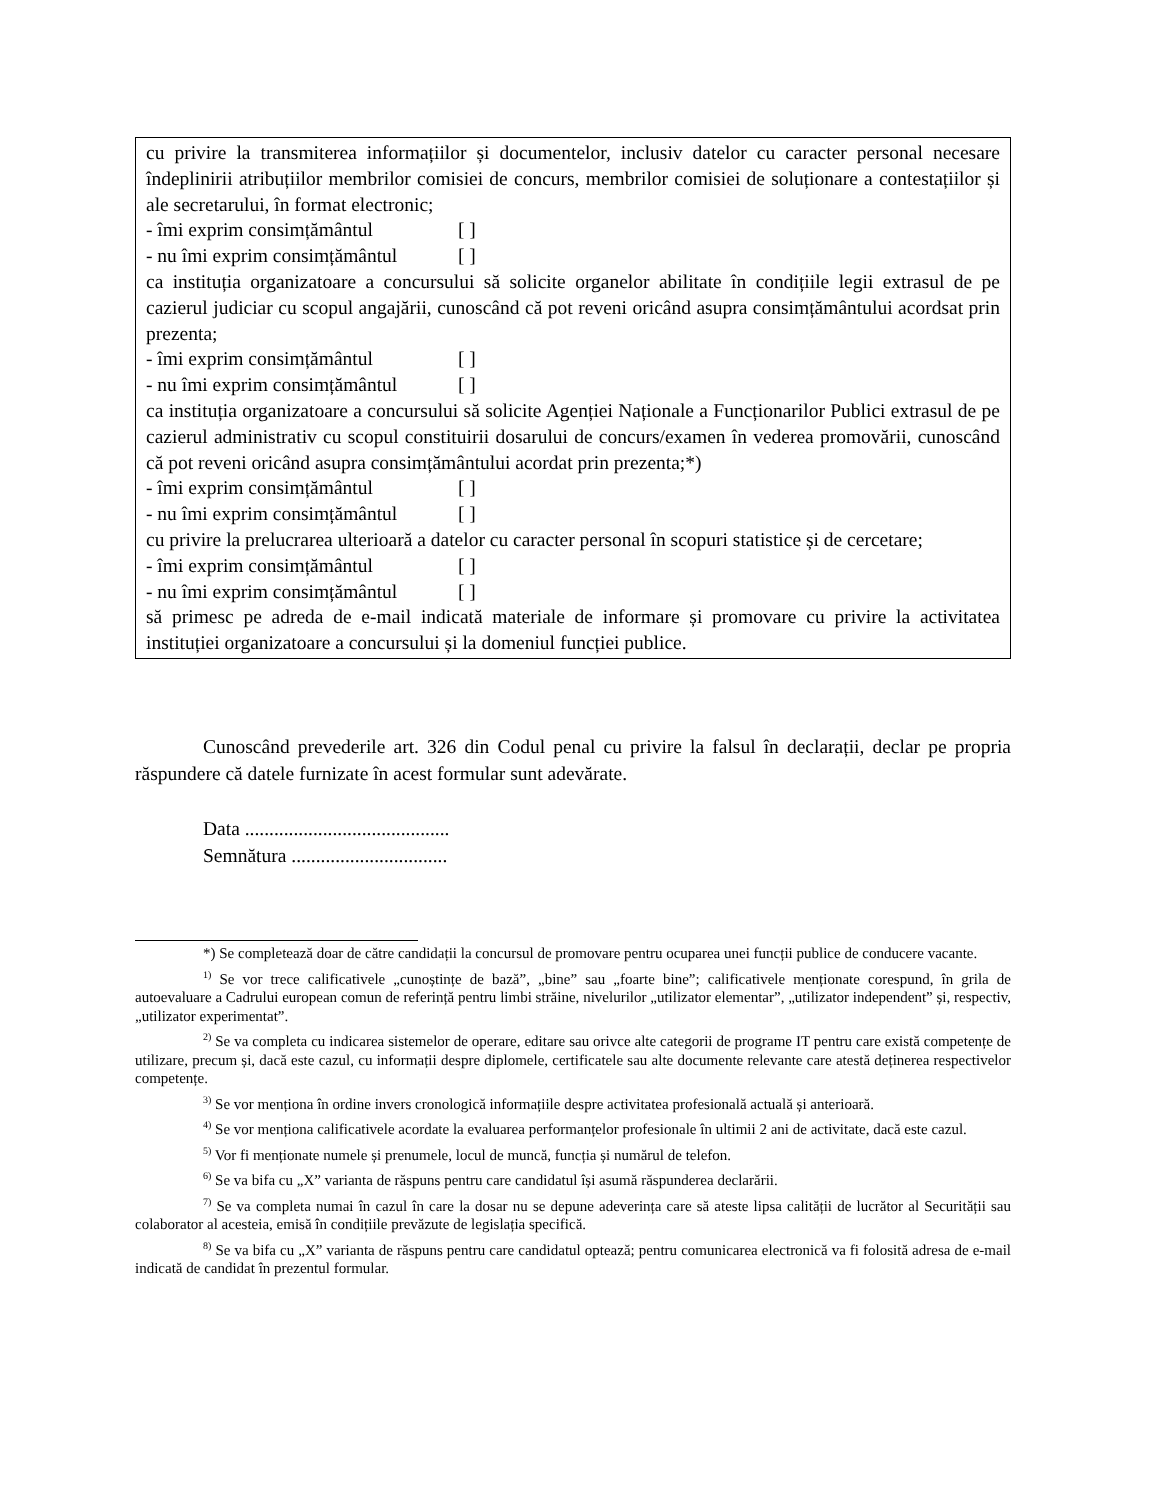cu privire la transmiterea informațiilor și documentelor, inclusiv datelor cu caracter personal necesare îndeplinirii atribuțiilor membrilor comisiei de concurs, membrilor comisiei de soluționare a contestațiilor și ale secretarului, în format electronic;
- îmi exprim consimțământul [ ]
- nu îmi exprim consimțământul [ ]
ca instituția organizatoare a concursului să solicite organelor abilitate în condițiile legii extrasul de pe cazierul judiciar cu scopul angajării, cunoscând că pot reveni oricând asupra consimțământului acordsat prin prezenta;
- îmi exprim consimțământul [ ]
- nu îmi exprim consimțământul [ ]
ca instituția organizatoare a concursului să solicite Agenției Naționale a Funcționarilor Publici extrasul de pe cazierul administrativ cu scopul constituirii dosarului de concurs/examen în vederea promovării, cunoscând că pot reveni oricând asupra consimțământului acordat prin prezenta;*)
- îmi exprim consimțământul [ ]
- nu îmi exprim consimțământul [ ]
cu privire la prelucrarea ulterioară a datelor cu caracter personal în scopuri statistice și de cercetare;
- îmi exprim consimțământul [ ]
- nu îmi exprim consimțământul [ ]
să primesc pe adreda de e-mail indicată materiale de informare și promovare cu privire la activitatea instituției organizatoare a concursului și la domeniul funcției publice.
Cunoscând prevederile art. 326 din Codul penal cu privire la falsul în declarații, declar pe propria răspundere că datele furnizate în acest formular sunt adevărate.
Data ..........................................
Semnătura ................................
*) Se completează doar de către candidații la concursul de promovare pentru ocuparea unei funcții publice de conducere vacante.
<sup>1)</sup> Se vor trece calificativele „cunoștințe de bază”, „bine” sau „foarte bine”; calificativele menționate corespund, în grila de autoevaluare a Cadrului european comun de referință pentru limbi străine, nivelurilor „utilizator elementar”, „utilizator independent” și, respectiv, „utilizator experimentat”.
<sup>2)</sup> Se va completa cu indicarea sistemelor de operare, editare sau orivce alte categorii de programe IT pentru care există competențe de utilizare, precum și, dacă este cazul, cu informații despre diplomele, certificatele sau alte documente relevante care atestă deținerea respectivelor competențe.
<sup>3)</sup> Se vor menționa în ordine invers cronologică informațiile despre activitatea profesională actuală și anterioară.
<sup>4)</sup> Se vor menționa calificativele acordate la evaluarea performanțelor profesionale în ultimii 2 ani de activitate, dacă este cazul.
<sup>5)</sup> Vor fi menționate numele și prenumele, locul de muncă, funcția și numărul de telefon.
<sup>6)</sup> Se va bifa cu „X” varianta de răspuns pentru care candidatul își asumă răspunderea declarării.
<sup>7)</sup> Se va completa numai în cazul în care la dosar nu se depune adeverința care să ateste lipsa calității de lucrător al Securității sau colaborator al acesteia, emisă în condițiile prevăzute de legislația specifică.
<sup>8)</sup> Se va bifa cu „X” varianta de răspuns pentru care candidatul optează; pentru comunicarea electronică va fi folosită adresa de e-mail indicată de candidat în prezentul formular.